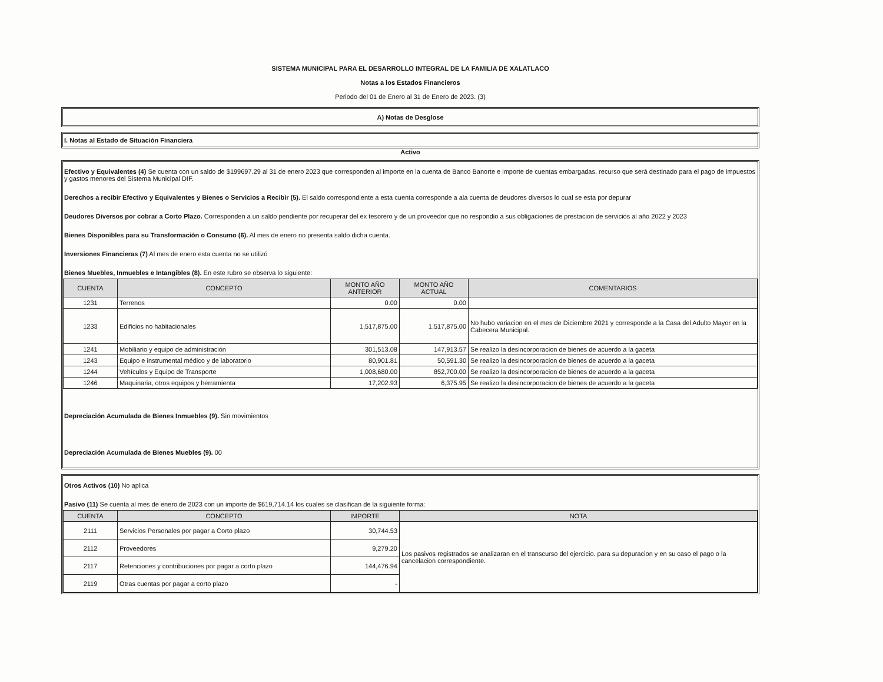SISTEMA MUNICIPAL PARA EL DESARROLLO INTEGRAL DE LA FAMILIA DE XALATLACO
Notas a los Estados Financieros
Periodo del 01 de Enero al 31 de Enero de 2023. (3)
A) Notas de Desglose
I. Notas al Estado de Situación Financiera
Activo
Efectivo y Equivalentes (4) Se cuenta con un saldo de $199697.29 al 31 de enero 2023 que corresponden al importe en la cuenta de Banco Banorte e importe de cuentas embargadas, recurso que será destinado para el pago de impuestos y gastos menores del Sistema Municipal DIF.
Derechos a recibir Efectivo y Equivalentes y Bienes o Servicios a Recibir (5). El saldo correspondiente a esta cuenta corresponde a ala cuenta de deudores diversos lo cual se esta por depurar
Deudores Diversos por cobrar a Corto Plazo. Corresponden a un saldo pendiente por recuperar del ex tesorero y de un proveedor que no respondio a sus obligaciones de prestacion de servicios al año 2022 y 2023
Bienes Disponibles para su Transformación o Consumo (6). Al mes de enero no presenta saldo dicha cuenta.
Inversiones Financieras (7) Al mes de enero esta cuenta no se utilizó
Bienes Muebles, Inmuebles e Intangibles (8). En este rubro se observa lo siguiente:
| CUENTA | CONCEPTO | MONTO AÑO ANTERIOR | MONTO AÑO ACTUAL | COMENTARIOS |
| --- | --- | --- | --- | --- |
| 1231 | Terrenos | 0.00 | 0.00 | |
| 1233 | Edificios no habitacionales | 1,517,875.00 | 1,517,875.00 | No hubo variacion en el mes de Diciembre 2021 y corresponde a la Casa del Adulto Mayor en la Cabecera Municipal. |
| 1241 | Mobiliario y equipo de administración | 301,513.08 | 147,913.57 | Se realizo la desincorporacion de bienes de acuerdo a la gaceta |
| 1243 | Equipo e instrumental médico y de laboratorio | 80,901.81 | 50,591.30 | Se realizo la desincorporacion de bienes de acuerdo a la gaceta |
| 1244 | Vehículos y Equipo de Transporte | 1,008,680.00 | 852,700.00 | Se realizo la desincorporacion de bienes de acuerdo a la gaceta |
| 1246 | Maquinaria, otros equipos y herramienta | 17,202.93 | 6,375.95 | Se realizo la desincorporacion de bienes de acuerdo a la gaceta |
Depreciación Acumulada de Bienes Inmuebles (9). Sin movimientos
Depreciación Acumulada de Bienes Muebles (9). 00
Otros Activos (10) No aplica
Pasivo (11) Se cuenta al mes de enero de 2023 con un importe de $619,714.14 los cuales se clasifican de la siguiente forma:
| CUENTA | CONCEPTO | IMPORTE | NOTA |
| --- | --- | --- | --- |
| 2111 | Servicios Personales por pagar a Corto plazo | 30,744.53 | Los pasivos registrados se analizaran en el transcurso del ejercicio. para su depuracion y en su caso el pago o la cancelacion correspondiente. |
| 2112 | Proveedores | 9,279.20 | |
| 2117 | Retenciones y contribuciones por pagar a corto plazo | 144,476.94 | |
| 2119 | Otras cuentas por pagar a corto plazo | - | |